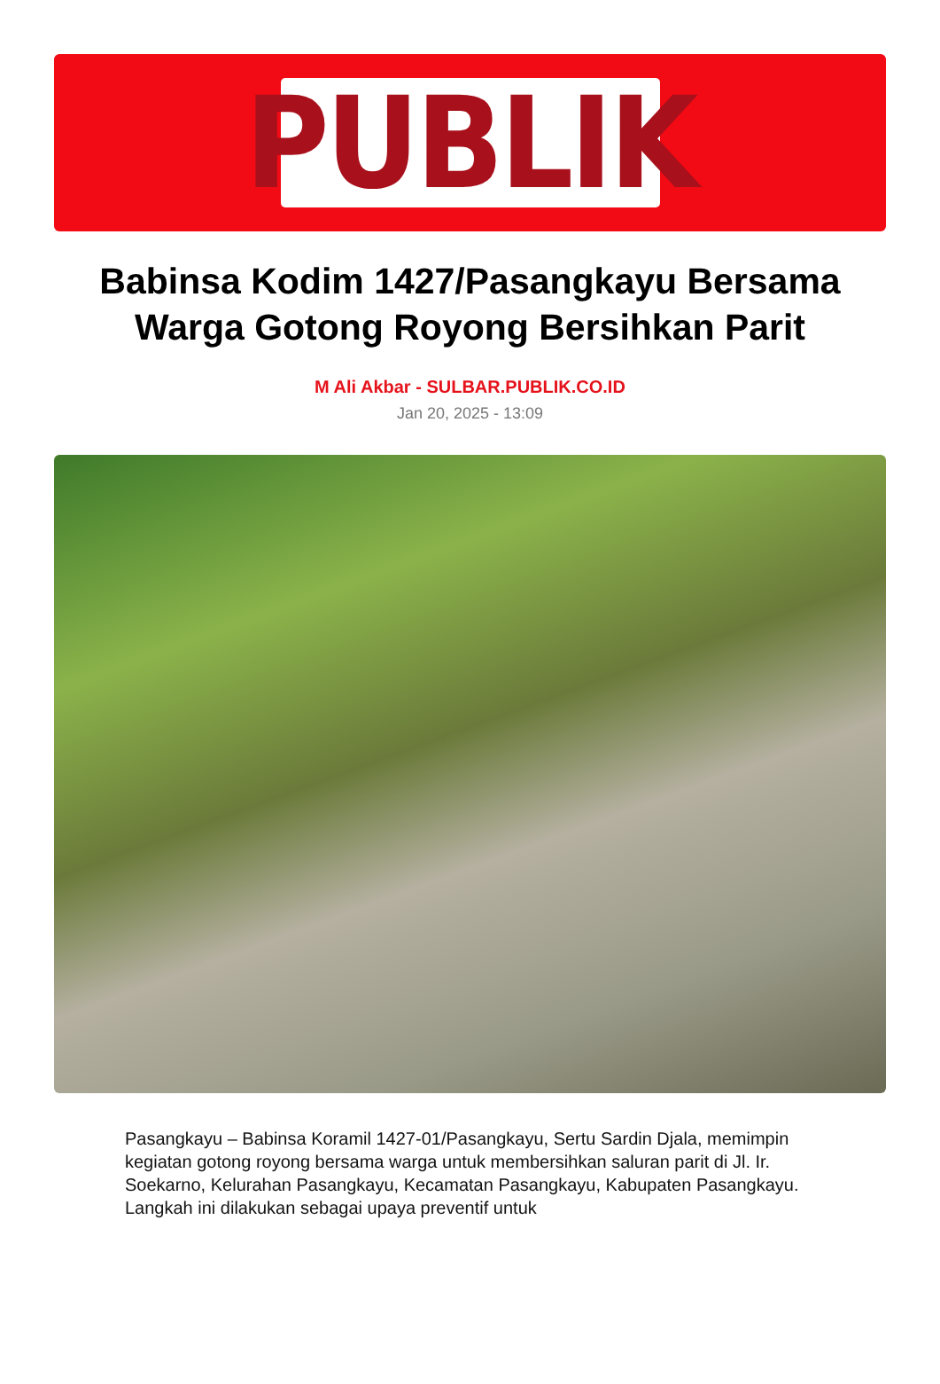PUBLIK
Babinsa Kodim 1427/Pasangkayu Bersama Warga Gotong Royong Bersihkan Parit
M Ali Akbar - SULBAR.PUBLIK.CO.ID
Jan 20, 2025 - 13:09
Pasangkayu – Babinsa Koramil 1427-01/Pasangkayu, Sertu Sardin Djala, memimpin kegiatan gotong royong bersama warga untuk membersihkan saluran parit di Jl. Ir. Soekarno, Kelurahan Pasangkayu, Kecamatan Pasangkayu, Kabupaten Pasangkayu. Langkah ini dilakukan sebagai upaya preventif untuk